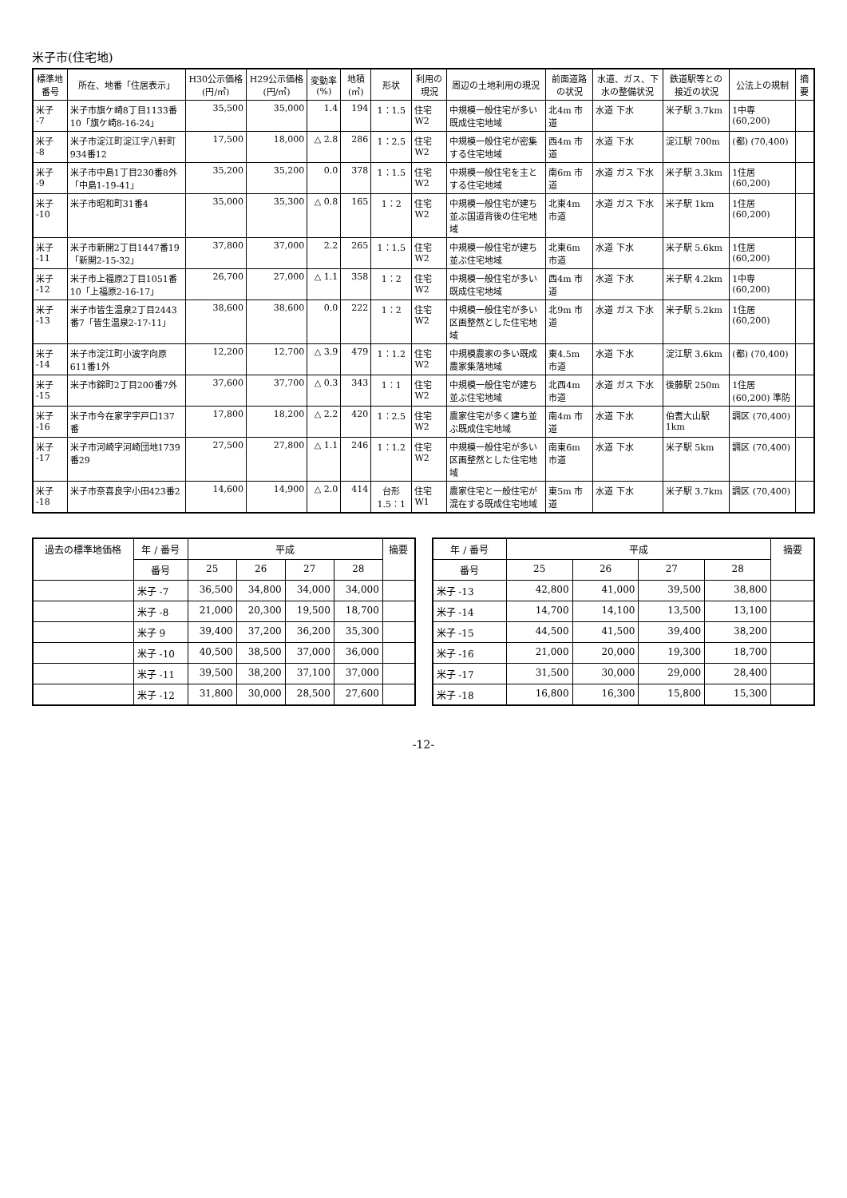米子市(住宅地)
| 標準地番号 | 所在、地番「住居表示」 | H30公示価格(円/㎡) | H29公示価格(円/㎡) | 変動率(%) | 地積(㎡) | 形状 | 利用の現況 | 周辺の土地利用の現況 | 前面道路の状況 | 水道、ガス、下水の整備状況 | 鉄道駅等との接近の状況 | 公法上の規制 | 摘要 |
| --- | --- | --- | --- | --- | --- | --- | --- | --- | --- | --- | --- | --- | --- |
| 米子 -7 | 米子市旗ケ崎8丁目1133番10「旗ケ崎8-16-24」 | 35,500 | 35,000 | 1.4 | 194 | 1：1.5 | 住宅 W2 | 中規模一般住宅が多い既成住宅地域 | 北4m 市道 | 水道 下水 | 米子駅 3.7km | 1中専 (60,200) | |
| 米子 -8 | 米子市淀江町淀江字八軒町934番12 | 17,500 | 18,000 | △ 2.8 | 286 | 1：2.5 | 住宅 W2 | 中規模一般住宅が密集する住宅地域 | 西4m 市道 | 水道 下水 | 淀江駅 700m | (都) (70,400) | |
| 米子 -9 | 米子市中島1丁目230番8外「中島1-19-41」 | 35,200 | 35,200 | 0.0 | 378 | 1：1.5 | 住宅 W2 | 中規模一般住宅を主とする住宅地域 | 南6m 市道 | 水道 ガス 下水 | 米子駅 3.3km | 1住居 (60,200) | |
| 米子 -10 | 米子市昭和町31番4 | 35,000 | 35,300 | △ 0.8 | 165 | 1：2 | 住宅 W2 | 中規模一般住宅が建ち並ぶ国道背後の住宅地域 | 北東4m 市道 | 水道 ガス 下水 | 米子駅 1km | 1住居 (60,200) | |
| 米子 -11 | 米子市新開2丁目1447番19「新開2-15-32」 | 37,800 | 37,000 | 2.2 | 265 | 1：1.5 | 住宅 W2 | 中規模一般住宅が建ち並ぶ住宅地域 | 北東6m 市道 | 水道 下水 | 米子駅 5.6km | 1住居 (60,200) | |
| 米子 -12 | 米子市上福原2丁目1051番10「上福原2-16-17」 | 26,700 | 27,000 | △ 1.1 | 358 | 1：2 | 住宅 W2 | 中規模一般住宅が多い既成住宅地域 | 西4m 市道 | 水道 下水 | 米子駅 4.2km | 1中専 (60,200) | |
| 米子 -13 | 米子市皆生温泉2丁目2443番7「皆生温泉2-17-11」 | 38,600 | 38,600 | 0.0 | 222 | 1：2 | 住宅 W2 | 中規模一般住宅が多い区画整然とした住宅地域 | 北9m 市道 | 水道 ガス 下水 | 米子駅 5.2km | 1住居 (60,200) | |
| 米子 -14 | 米子市淀江町小波字向原611番1外 | 12,200 | 12,700 | △ 3.9 | 479 | 1：1.2 | 住宅 W2 | 中規模農家の多い既成農家集落地域 | 東4.5m 市道 | 水道 下水 | 淀江駅 3.6km | (都) (70,400) | |
| 米子 -15 | 米子市錦町2丁目200番7外 | 37,600 | 37,700 | △ 0.3 | 343 | 1：1 | 住宅 W2 | 中規模一般住宅が建ち並ぶ住宅地域 | 北西4m 市道 | 水道 ガス 下水 | 後藤駅 250m | 1住居 (60,200) 準防 | |
| 米子 -16 | 米子市今在家字宇戸口137番 | 17,800 | 18,200 | △ 2.2 | 420 | 1：2.5 | 住宅 W2 | 農家住宅が多く建ち並ぶ既成住宅地域 | 南4m 市道 | 水道 下水 | 伯耆大山駅1km | 調区 (70,400) | |
| 米子 -17 | 米子市河崎字河崎団地1739番29 | 27,500 | 27,800 | △ 1.1 | 246 | 1：1.2 | 住宅 W2 | 中規模一般住宅が多い区画整然とした住宅地域 | 南東6m 市道 | 水道 下水 | 米子駅 5km | 調区 (70,400) | |
| 米子 -18 | 米子市奈喜良字小田423番2 | 14,600 | 14,900 | △ 2.0 | 414 | 台形 1.5：1 | 住宅 W1 | 農家住宅と一般住宅が混在する既成住宅地域 | 東5m 市道 | 水道 下水 | 米子駅 3.7km | 調区 (70,400) | |
| 過去の標準地価格 | 年 / 番号 | 平成 | | | | 摘要 |
| --- | --- | --- | --- | --- | --- | --- |
| | 番号 | 25 | 26 | 27 | 28 | |
| | 米子 -7 | 36,500 | 34,800 | 34,000 | 34,000 | |
| | 米子 -8 | 21,000 | 20,300 | 19,500 | 18,700 | |
| | 米子 9 | 39,400 | 37,200 | 36,200 | 35,300 | |
| | 米子 -10 | 40,500 | 38,500 | 37,000 | 36,000 | |
| | 米子 -11 | 39,500 | 38,200 | 37,100 | 37,000 | |
| | 米子 -12 | 31,800 | 30,000 | 28,500 | 27,600 | |
| 年 / 番号 | 平成 | | | | 摘要 |
| --- | --- | --- | --- | --- | --- |
| 番号 | 25 | 26 | 27 | 28 | |
| 米子 -13 | 42,800 | 41,000 | 39,500 | 38,800 | |
| 米子 -14 | 14,700 | 14,100 | 13,500 | 13,100 | |
| 米子 -15 | 44,500 | 41,500 | 39,400 | 38,200 | |
| 米子 -16 | 21,000 | 20,000 | 19,300 | 18,700 | |
| 米子 -17 | 31,500 | 30,000 | 29,000 | 28,400 | |
| 米子 -18 | 16,800 | 16,300 | 15,800 | 15,300 | |
-12-